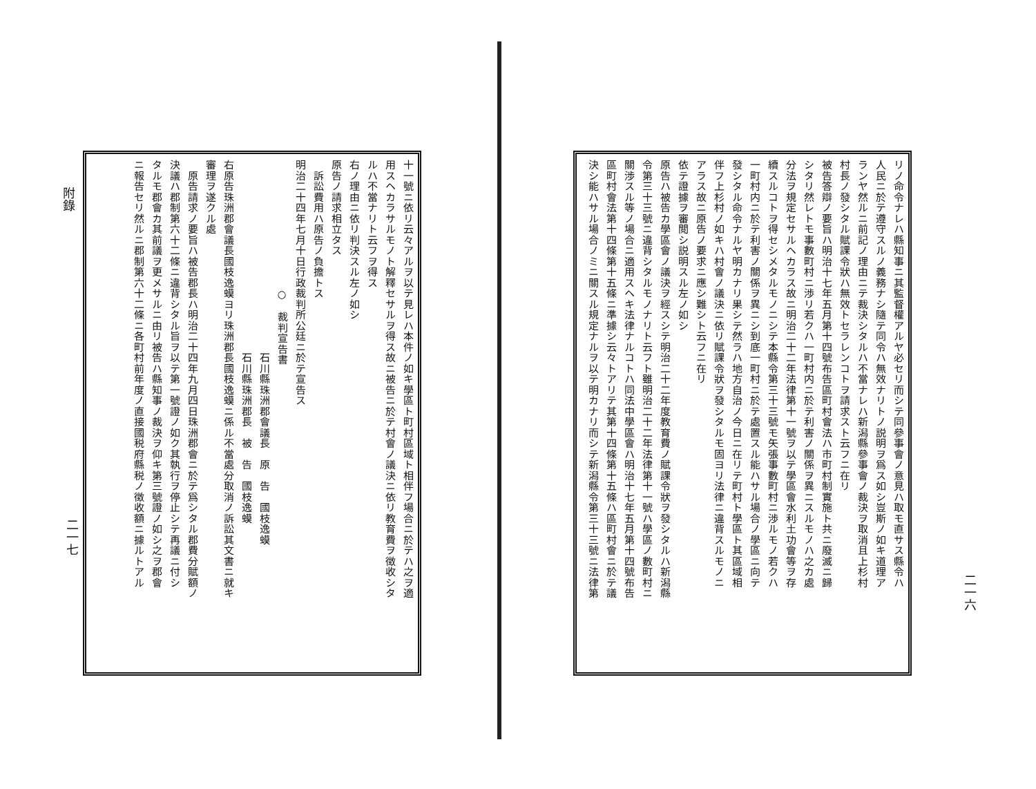リノ命令ナレハ縣知事ニ其監督權アルヤ必セリ而シテ同參事會ノ意見ハ取モ直サス縣令ハ
人民ニ於テ遵守スルノ義務ナシ隨テ同令ハ無效ナリトノ説明ヲ爲ス如シ豈斯ノ如キ道理ア
ランヤ然ルニ前記ノ理由ニテ裁決シタルハ不當ナレハ新潟縣參事會ノ裁決ヲ取消且上杉村
村長ノ發シタル賦課令狀ハ無效トセラレンコトヲ請求スト云フニ在リ
被告答辯ノ要旨ハ明治十七年五月第十四號布告區町村會法ハ市町村制實施ト共ニ廢滅ニ歸
シタリ然レトモ事數町村ニ渉リ若クハ一町村内ニ於テ利害ノ關係ヲ異ニスルモノハ之カ處
分法ヲ規定セサルヘカラス故ニ明治二十二年法律第十一號ヲ以テ學區會水利土功會等ヲ存
續スルコトヲ得セシメタルモノニシテ本縣令第三十三號モ矢張事數町村ニ渉ルモノ若クハ
一町村内ニ於テ利害ノ關係ヲ異ニシ到底一町村ニ於テ處置スル能ハサル場合ノ學區ニ向テ
發シタル命令ナルヤ明カナリ果シテ然ラハ地方自治ノ今日ニ在リテ町村ト學區ト其區域相
伴フ上杉村ノ如キハ村會ノ議決ニ依リ賦課令狀ヲ發シタルモ固ヨリ法律ニ違背スルモノニ
アラス故ニ原告ノ要求ニ應シ難シト云フニ在リ
依テ證據ヲ審閲シ説明スル左ノ如シ
原告ハ被告カ學區會ノ議決ヲ經スシテ明治二十二年度教育費ノ賦課令狀ヲ發シタルハ新潟縣
令第三十三號ニ違背シタルモノナリト云フト雖明治二十二年法律第十一號ハ學區ノ數町村ニ
關渉スル等ノ場合ニ適用スヘキ法律ナルコトハ同法中學區會ハ明治十七年五月第十四號布告
區町村會法第十四條第十五條ニ準據シ云々トアリテ其第十四條第十五條ハ區町村會ニ於テ議
決シ能ハサル場合ノミニ關スル規定ナルヲ以テ明カナリ而シテ新潟縣令第三十三號ニ法律第
二一六
十一號ニ依リ云々アルヲ以テ見レハ本件ノ如キ學區ト町村區域ト相伴フ場合ニ於テハ之ヲ適
用スヘカラサルモノト解釋セサルヲ得ス故ニ被告ニ於テ村會ノ議決ニ依リ教育費ヲ徴收シタ
ルハ不當ナリト云フヲ得ス
右ノ理由ニ依リ判決スル左ノ如シ
原告ノ請求相立タス
　訴訟費用ハ原告ノ負擔トス
明治二十四年七月十日行政裁判所公廷ニ於テ宣告ス
　　　　　　　　　　　　○　裁判宣告書
　　　　　　　　　　　　　　　　　　石川縣珠洲郡會議長　原　告　國枝逸蟆
　　　　　　　　　　　　　　　　　　石川縣珠洲郡長　被　告　國枝逸蟆
右原告珠洲郡會議長國枝逸蟆ヨリ珠洲郡長國枝逸蟆ニ係ル不當處分取消ノ訴訟其文書ニ就キ
審理ヲ遂クル處
　原告請求ノ要旨ハ被告郡長ハ明治二十四年九月四日珠洲郡會ニ於テ爲シタル郡費分賦額ノ
決議ハ郡制第六十二條ニ違背シタル旨ヲ以テ第一號證ノ如ク其執行ヲ停止シテ再議ニ付シ
タルモ郡會カ其前議ヲ更メサルニ由リ被告ハ縣知事ノ裁決ヲ仰キ第三號證ノ如シ之ヲ郡會
ニ報告セリ然ルニ郡制第六十二條ニ各町村前年度ノ直接國税府縣税ノ徴收額ニ據ルトアル
附錄
二一七